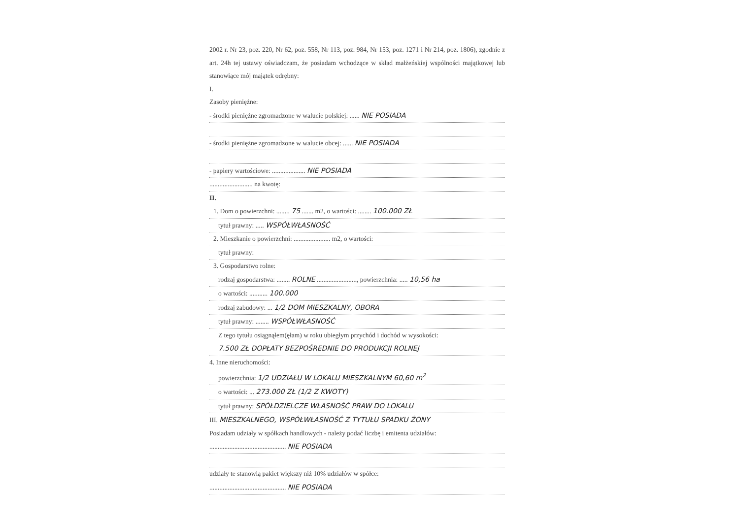2002 r. Nr 23, poz. 220, Nr 62, poz. 558, Nr 113, poz. 984, Nr 153, poz. 1271 i Nr 214, poz. 1806), zgodnie z art. 24h tej ustawy oświadczam, że posiadam wchodzące w skład małżeńskiej wspólności majątkowej lub stanowiące mój majątek odrębny:
I.
Zasoby pieniężne:
- środki pieniężne zgromadzone w walucie polskiej: ...... NIE POSIADA
- środki pieniężne zgromadzone w walucie obcej: ...... NIE POSIADA
- papiery wartościowe: .................... NIE POSIADA
.......................... na kwotę:
II.
1. Dom o powierzchni: ........ 75 ....... m2, o wartości: ........ 100.000 ZŁ
tytuł prawny: ..... WSPÓŁWŁASNOŚĆ
2. Mieszkanie o powierzchni: ...................... m2, o wartości:
tytuł prawny:
3. Gospodarstwo rolne:
rodzaj gospodarstwa: ........ ROLNE ........................, powierzchnia: ..... 10,56 ha
o wartości: ........... 100.000
rodzaj zabudowy: ... 1/2 DOM MIESZKALNY, OBORA
tytuł prawny: ........ WSPÓŁWŁASNOŚĆ
Z tego tytułu osiągnąłem(ęłam) w roku ubiegłym przychód i dochód w wysokości:
7.500 ZŁ DOPŁATY BEZPOŚREDNIE DO PRODUKCJI ROLNEJ
4. Inne nieruchomości:
powierzchnia: 1/2 UDZIAŁU W LOKALU MIESZKALNYM 60,60 m<sup>2</sup>
o wartości: ... 273.000 ZŁ (1/2 Z KWOTY)
tytuł prawny: SPÓŁDZIELCZE WŁASNOŚĆ PRAW DO LOKALU
III. MIESZKALNEGO, WSPÓŁWŁASNOŚĆ Z TYTUŁU SPADKU ŻONY
Posiadam udziały w spółkach handlowych - należy podać liczbę i emitenta udziałów:
.............................................. NIE POSIADA
udziały te stanowią pakiet większy niż 10% udziałów w spółce:
.............................................. NIE POSIADA